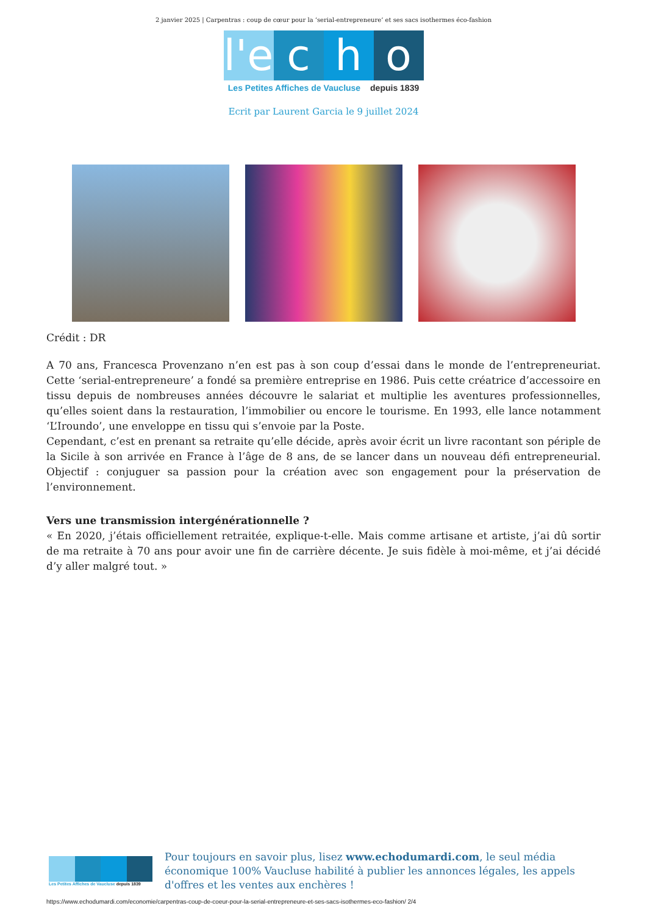2 janvier 2025 | Carpentras : coup de cœur pour la ‘serial-entrepreneure’ et ses sacs isothermes éco-fashion
l'e
c h o
Les Petites Affiches de Vaucluse depuis 1839
Ecrit par Laurent Garcia le 9 juillet 2024
Crédit : DR
A 70 ans, Francesca Provenzano n’en est pas à son coup d’essai dans le monde de l’entrepreneuriat. Cette ‘serial-entrepreneure’ a fondé sa première entreprise en 1986. Puis cette créatrice d’accessoire en tissu depuis de nombreuses années découvre le salariat et multiplie les aventures professionnelles, qu’elles soient dans la restauration, l’immobilier ou encore le tourisme. En 1993, elle lance notamment ‘L’Iroundo’, une enveloppe en tissu qui s’envoie par la Poste.
Cependant, c’est en prenant sa retraite qu’elle décide, après avoir écrit un livre racontant son périple de la Sicile à son arrivée en France à l’âge de 8 ans, de se lancer dans un nouveau défi entrepreneurial. Objectif : conjuguer sa passion pour la création avec son engagement pour la préservation de l’environnement.
Vers une transmission intergénérationnelle ?
« En 2020, j’étais officiellement retraitée, explique-t-elle. Mais comme artisane et artiste, j’ai dû sortir de ma retraite à 70 ans pour avoir une fin de carrière décente. Je suis fidèle à moi-même, et j’ai décidé d’y aller malgré tout. »
Les Petites Affiches de Vaucluse depuis 1839
Pour toujours en savoir plus, lisez www.echodumardi.com, le seul média économique 100% Vaucluse habilité à publier les annonces légales, les appels d'offres et les ventes aux enchères !
https://www.echodumardi.com/economie/carpentras-coup-de-coeur-pour-la-serial-entrepreneure-et-ses-sacs-isothermes-eco-fashion/ 2/4